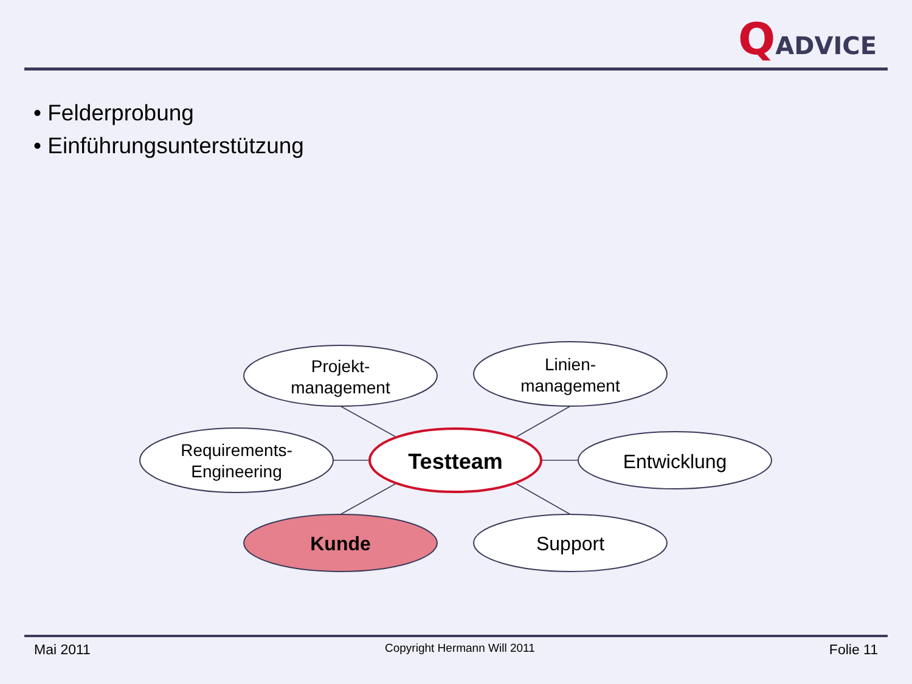QADVICE
• Felderprobung
• Einführungsunterstützung
Projekt-
management
Linien-
management
Requirements-
Engineering
Entwicklung
Kunde
Support
Testteam
Mai 2011 Copyright Hermann Will 2011 Folie 11